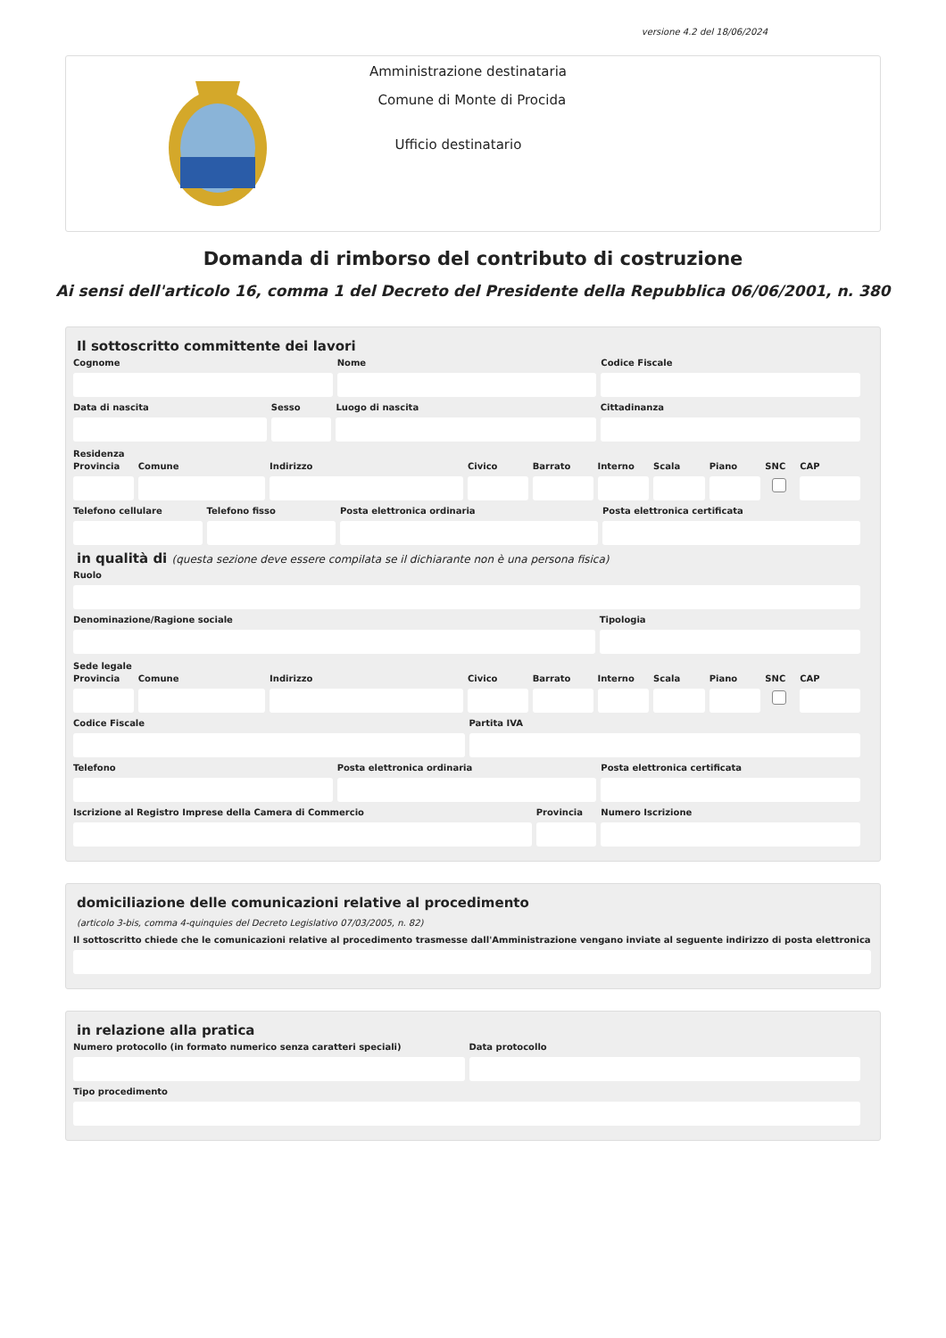versione 4.2 del 18/06/2024
Amministrazione destinataria
Comune di Monte di Procida
Ufficio destinatario
Domanda di rimborso del contributo di costruzione
Ai sensi dell'articolo 16, comma 1 del Decreto del Presidente della Repubblica 06/06/2001, n. 380
Il sottoscritto committente dei lavori
Cognome Nome Codice Fiscale
Data di nascita Sesso Luogo di nascita Cittadinanza
Residenza
Provincia Comune Indirizzo Civico Barrato Interno Scala Piano SNC CAP
Telefono cellulare Telefono fisso Posta elettronica ordinaria Posta elettronica certificata
in qualità di (questa sezione deve essere compilata se il dichiarante non è una persona fisica)
Ruolo
Denominazione/Ragione sociale Tipologia
Sede legale
Provincia Comune Indirizzo Civico Barrato Interno Scala Piano SNC CAP
Codice Fiscale Partita IVA
Telefono Posta elettronica ordinaria Posta elettronica certificata
Iscrizione al Registro Imprese della Camera di Commercio
Provincia Numero Iscrizione
domiciliazione delle comunicazioni relative al procedimento
(articolo 3-bis, comma 4-quinquies del Decreto Legislativo 07/03/2005, n. 82)
Il sottoscritto chiede che le comunicazioni relative al procedimento trasmesse dall'Amministrazione vengano inviate al seguente indirizzo di posta elettronica
in relazione alla pratica
Numero protocollo (in formato numerico senza caratteri speciali)
Data protocollo
Tipo procedimento